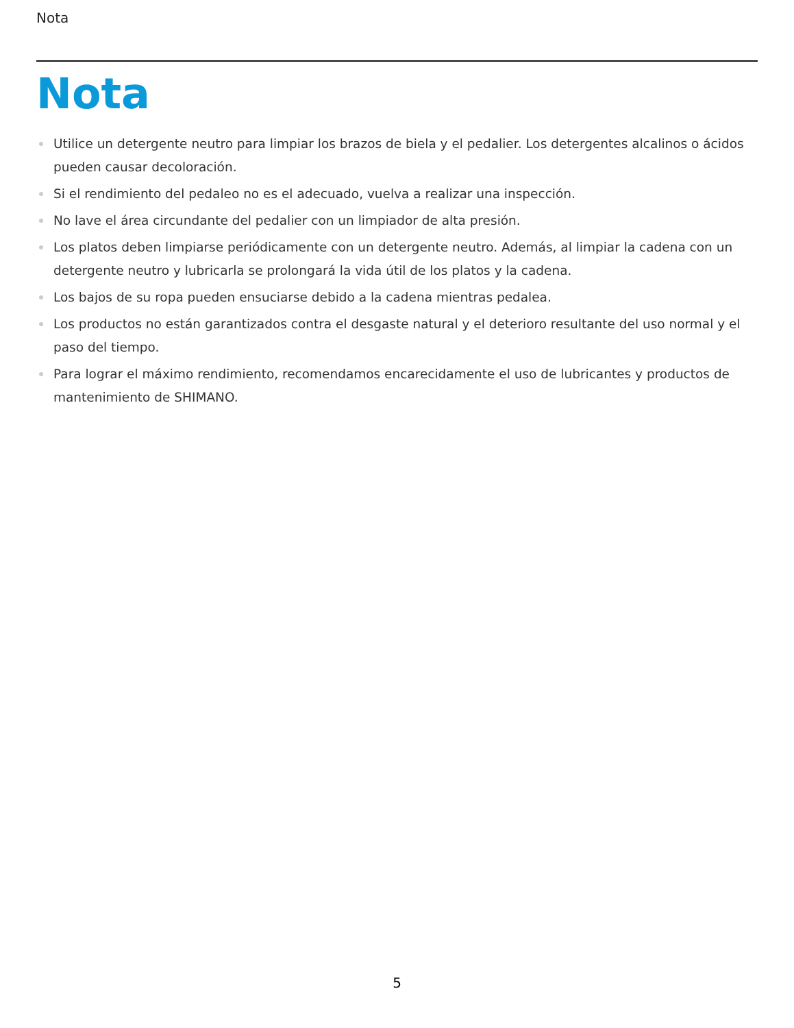Nota
Nota
Utilice un detergente neutro para limpiar los brazos de biela y el pedalier. Los detergentes alcalinos o ácidos pueden causar decoloración.
Si el rendimiento del pedaleo no es el adecuado, vuelva a realizar una inspección.
No lave el área circundante del pedalier con un limpiador de alta presión.
Los platos deben limpiarse periódicamente con un detergente neutro. Además, al limpiar la cadena con un detergente neutro y lubricarla se prolongará la vida útil de los platos y la cadena.
Los bajos de su ropa pueden ensuciarse debido a la cadena mientras pedalea.
Los productos no están garantizados contra el desgaste natural y el deterioro resultante del uso normal y el paso del tiempo.
Para lograr el máximo rendimiento, recomendamos encarecidamente el uso de lubricantes y productos de mantenimiento de SHIMANO.
5